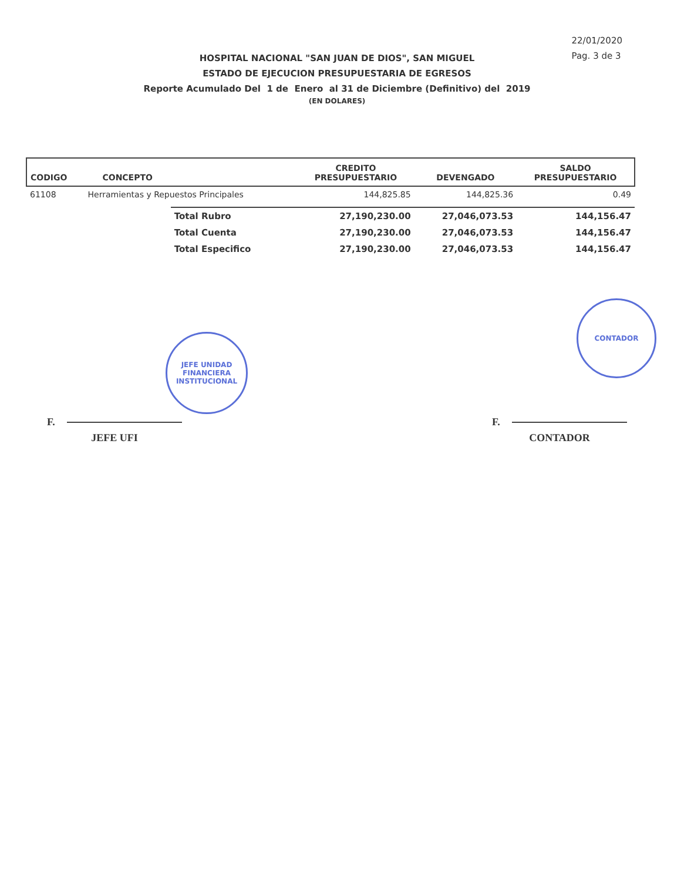22/01/2020
Pag. 3 de 3
HOSPITAL NACIONAL "SAN JUAN DE DIOS", SAN MIGUEL
ESTADO DE EJECUCION PRESUPUESTARIA DE EGRESOS
Reporte Acumulado Del 1 de Enero al 31 de Diciembre (Definitivo) del 2019
(EN DOLARES)
| CODIGO | CONCEPTO | | CREDITO PRESUPUESTARIO | DEVENGADO | SALDO PRESUPUESTARIO |
| --- | --- | --- | --- | --- | --- |
| 61108 | Herramientas y Repuestos Principales | | 144,825.85 | 144,825.36 | 0.49 |
| | | Total Rubro | 27,190,230.00 | 27,046,073.53 | 144,156.47 |
| | | Total Cuenta | 27,190,230.00 | 27,046,073.53 | 144,156.47 |
| | | Total Especifico | 27,190,230.00 | 27,046,073.53 | 144,156.47 |
F.
JEFE UFI
F.
CONTADOR
JEFE UNIDAD
FINANCIERA
INSTITUCIONAL
CONTADOR